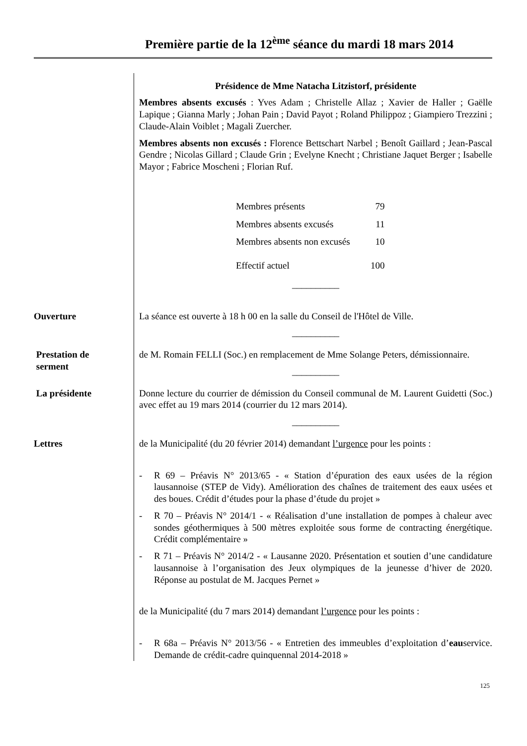Première partie de la 12<sup>ème</sup> séance du mardi 18 mars 2014
Présidence de Mme Natacha Litzistorf, présidente
Membres absents excusés : Yves Adam ; Christelle Allaz ; Xavier de Haller ; Gaëlle Lapique ; Gianna Marly ; Johan Pain ; David Payot ; Roland Philippoz ; Giampiero Trezzini ; Claude-Alain Voiblet ; Magali Zuercher.
Membres absents non excusés : Florence Bettschart Narbel ; Benoît Gaillard ; Jean-Pascal Gendre ; Nicolas Gillard ; Claude Grin ; Evelyne Knecht ; Christiane Jaquet Berger ; Isabelle Mayor ; Fabrice Moscheni ; Florian Ruf.
| Membres présents | 79 |
| Membres absents excusés | 11 |
| Membres absents non excusés | 10 |
| Effectif actuel | 100 |
__________
Ouverture La séance est ouverte à 18 h 00 en la salle du Conseil de l'Hôtel de Ville.
__________
Prestation de
serment
de M. Romain FELLI (Soc.) en remplacement de Mme Solange Peters, démissionnaire.
__________
La présidente Donne lecture du courrier de démission du Conseil communal de M. Laurent Guidetti (Soc.) avec effet au 19 mars 2014 (courrier du 12 mars 2014).
__________
Lettres de la Municipalité (du 20 février 2014) demandant l’urgence pour les points :
- R 69 – Préavis N° 2013/65 - « Station d’épuration des eaux usées de la région lausannoise (STEP de Vidy). Amélioration des chaînes de traitement des eaux usées et des boues. Crédit d’études pour la phase d’étude du projet »
- R 70 – Préavis N° 2014/1 - « Réalisation d’une installation de pompes à chaleur avec sondes géothermiques à 500 mètres exploitée sous forme de contracting énergétique. Crédit complémentaire »
- R 71 – Préavis N° 2014/2 - « Lausanne 2020. Présentation et soutien d’une candidature lausannoise à l’organisation des Jeux olympiques de la jeunesse d’hiver de 2020. Réponse au postulat de M. Jacques Pernet »
de la Municipalité (du 7 mars 2014) demandant l’urgence pour les points :
- R 68a – Préavis N° 2013/56 - « Entretien des immeubles d’exploitation d’eauservice. Demande de crédit-cadre quinquennal 2014-2018 »
125